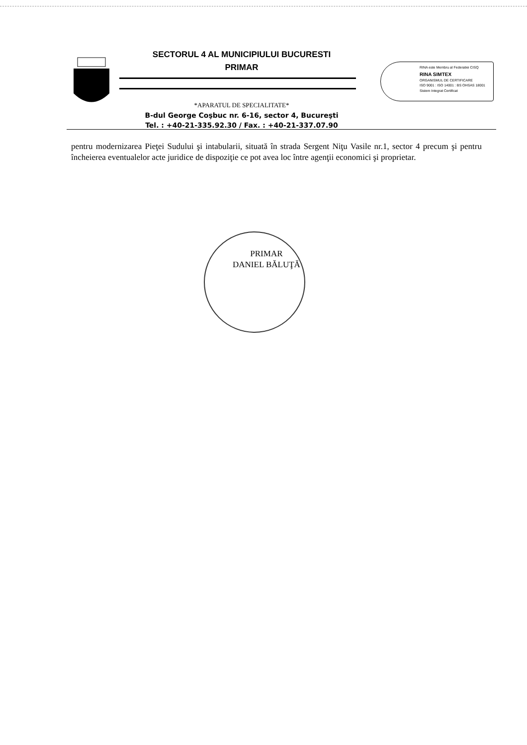SECTORUL 4 AL MUNICIPIULUI BUCURESTI
PRIMAR
*APARATUL DE SPECIALITATE*
B-dul George Coşbuc nr. 6-16, sector 4, Bucureşti
Tel. : +40-21-335.92.30 / Fax. : +40-21-337.07.90
RINA este Membru al Federatiei CISQ
RINA SIMTEX
ORGANISMUL DE CERTIFICARE
ISO 9001 : ISO 14001 : BS OHSAS 18001
Sistem Integrat Certificat
pentru modernizarea Pieţei Sudului şi intabularii, situată în strada Sergent Niţu Vasile nr.1, sector 4 precum şi pentru încheierea eventualelor acte juridice de dispoziţie ce pot avea loc între agenţii economici şi proprietar.
PRIMAR
DANIEL BĂLUŢĂ